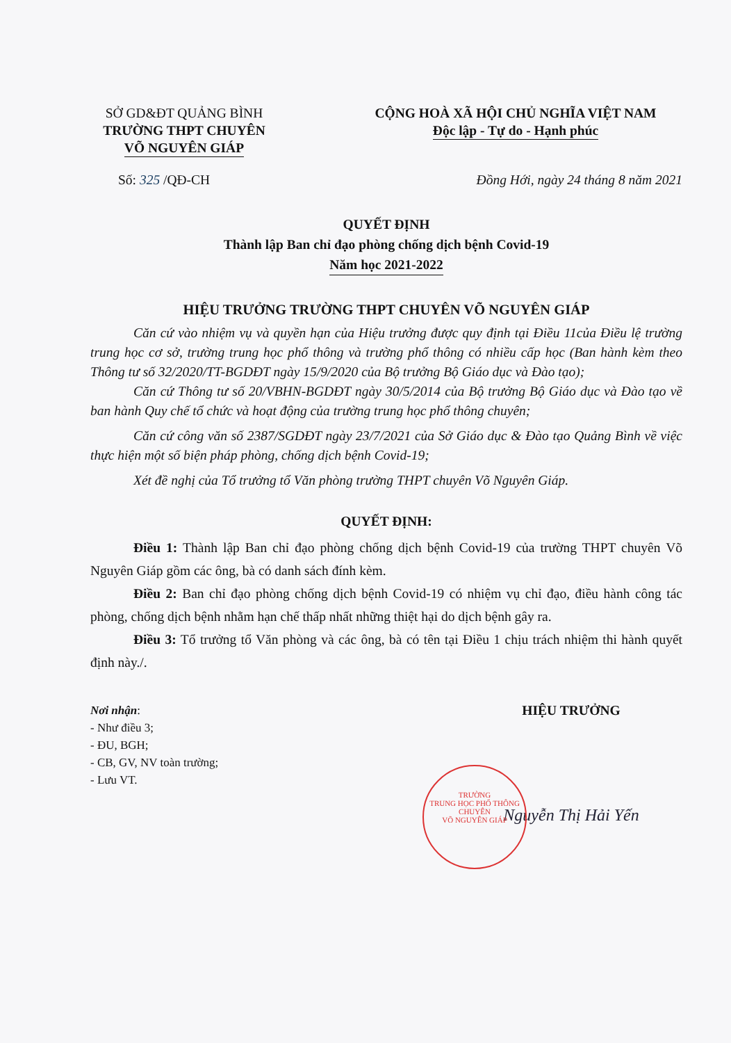SỞ GD&ĐT QUẢNG BÌNH
TRƯỜNG THPT CHUYÊN
VÕ NGUYÊN GIÁP
CỘNG HOÀ XÃ HỘI CHỦ NGHĨA VIỆT NAM
Độc lập - Tự do - Hạnh phúc
Số: 325 /QĐ-CH Đồng Hới, ngày 24 tháng 8 năm 2021
QUYẾT ĐỊNH
Thành lập Ban chỉ đạo phòng chống dịch bệnh Covid-19
Năm học 2021-2022
HIỆU TRƯỞNG TRƯỜNG THPT CHUYÊN VÕ NGUYÊN GIÁP
Căn cứ vào nhiệm vụ và quyền hạn của Hiệu trưởng được quy định tại Điều 11của Điều lệ trường trung học cơ sở, trường trung học phổ thông và trường phổ thông có nhiều cấp học (Ban hành kèm theo Thông tư số 32/2020/TT-BGDĐT ngày 15/9/2020 của Bộ trưởng Bộ Giáo dục và Đào tạo);
Căn cứ Thông tư số 20/VBHN-BGDĐT ngày 30/5/2014 của Bộ trưởng Bộ Giáo dục và Đào tạo về ban hành Quy chế tổ chức và hoạt động của trường trung học phổ thông chuyên;
Căn cứ công văn số 2387/SGDĐT ngày 23/7/2021 của Sở Giáo dục & Đào tạo Quảng Bình về việc thực hiện một số biện pháp phòng, chống dịch bệnh Covid-19;
Xét đề nghị của Tổ trưởng tổ Văn phòng trường THPT chuyên Võ Nguyên Giáp.
QUYẾT ĐỊNH:
Điều 1: Thành lập Ban chỉ đạo phòng chống dịch bệnh Covid-19 của trường THPT chuyên Võ Nguyên Giáp gồm các ông, bà có danh sách đính kèm.
Điều 2: Ban chỉ đạo phòng chống dịch bệnh Covid-19 có nhiệm vụ chỉ đạo, điều hành công tác phòng, chống dịch bệnh nhằm hạn chế thấp nhất những thiệt hại do dịch bệnh gây ra.
Điều 3: Tổ trưởng tổ Văn phòng và các ông, bà có tên tại Điều 1 chịu trách nhiệm thi hành quyết định này./.
Nơi nhận:
- Như điều 3;
- ĐU, BGH;
- CB, GV, NV toàn trường;
- Lưu VT.
HIỆU TRƯỞNG
Nguyễn Thị Hải Yến
TRƯỜNG
TRUNG HỌC PHỔ THÔNG
CHUYÊN
VÕ NGUYÊN GIÁP